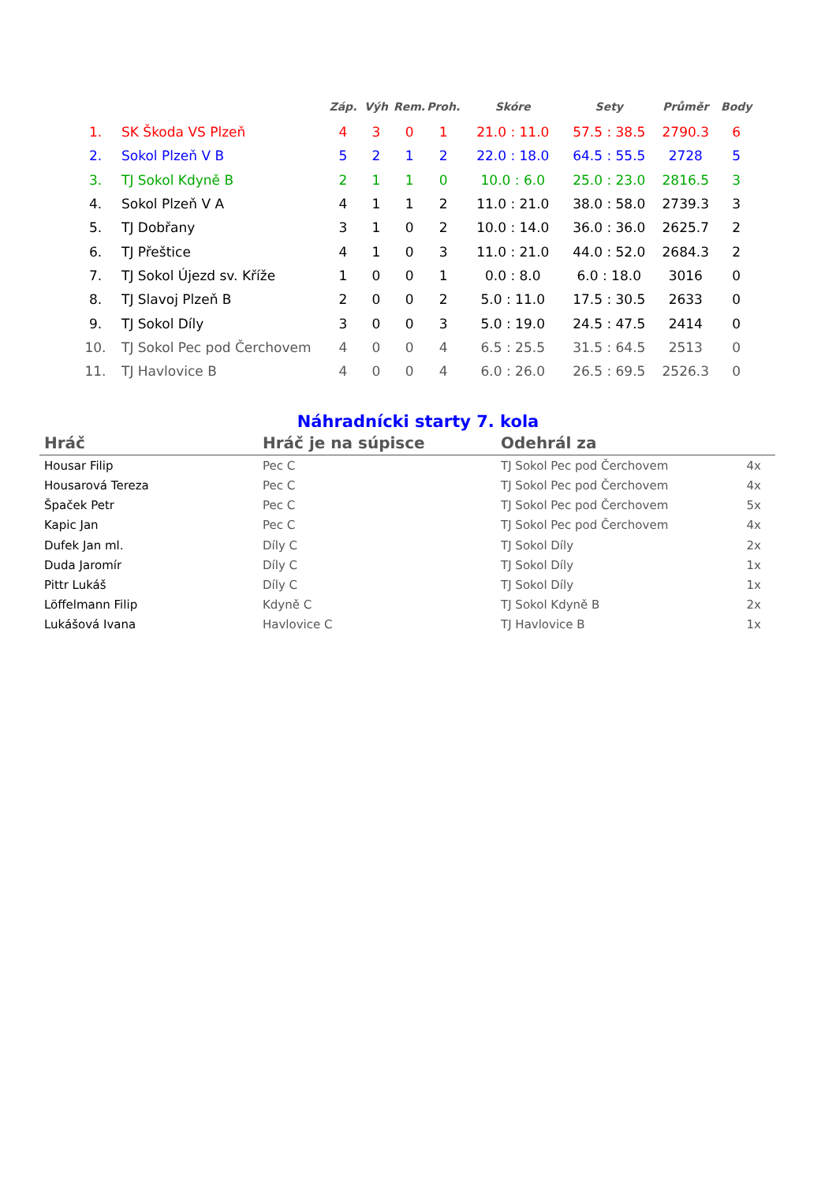| | | Záp. | Výh | Rem. | Proh. | Skóre | Sety | Průměr | Body |
| --- | --- | --- | --- | --- | --- | --- | --- | --- | --- |
| 1. | SK Škoda VS Plzeň | 4 | 3 | 0 | 1 | 21.0 : 11.0 | 57.5 : 38.5 | 2790.3 | 6 |
| 2. | Sokol Plzeň V B | 5 | 2 | 1 | 2 | 22.0 : 18.0 | 64.5 : 55.5 | 2728 | 5 |
| 3. | TJ Sokol Kdyně B | 2 | 1 | 1 | 0 | 10.0 : 6.0 | 25.0 : 23.0 | 2816.5 | 3 |
| 4. | Sokol Plzeň V A | 4 | 1 | 1 | 2 | 11.0 : 21.0 | 38.0 : 58.0 | 2739.3 | 3 |
| 5. | TJ Dobřany | 3 | 1 | 0 | 2 | 10.0 : 14.0 | 36.0 : 36.0 | 2625.7 | 2 |
| 6. | TJ Přeštice | 4 | 1 | 0 | 3 | 11.0 : 21.0 | 44.0 : 52.0 | 2684.3 | 2 |
| 7. | TJ Sokol Újezd sv. Kříže | 1 | 0 | 0 | 1 | 0.0 : 8.0 | 6.0 : 18.0 | 3016 | 0 |
| 8. | TJ Slavoj Plzeň B | 2 | 0 | 0 | 2 | 5.0 : 11.0 | 17.5 : 30.5 | 2633 | 0 |
| 9. | TJ Sokol Díly | 3 | 0 | 0 | 3 | 5.0 : 19.0 | 24.5 : 47.5 | 2414 | 0 |
| 10. | TJ Sokol Pec pod Čerchovem | 4 | 0 | 0 | 4 | 6.5 : 25.5 | 31.5 : 64.5 | 2513 | 0 |
| 11. | TJ Havlovice B | 4 | 0 | 0 | 4 | 6.0 : 26.0 | 26.5 : 69.5 | 2526.3 | 0 |
Náhradnícki starty 7. kola
| Hráč | Hráč je na súpisce | Odehrál za | |
| --- | --- | --- | --- |
| Housar Filip | Pec C | TJ Sokol Pec pod Čerchovem | 4x |
| Housarová Tereza | Pec C | TJ Sokol Pec pod Čerchovem | 4x |
| Špaček Petr | Pec C | TJ Sokol Pec pod Čerchovem | 5x |
| Kapic Jan | Pec C | TJ Sokol Pec pod Čerchovem | 4x |
| Dufek Jan ml. | Díly C | TJ Sokol Díly | 2x |
| Duda Jaromír | Díly C | TJ Sokol Díly | 1x |
| Pittr Lukáš | Díly C | TJ Sokol Díly | 1x |
| Löffelmann Filip | Kdyně C | TJ Sokol Kdyně B | 2x |
| Lukášová Ivana | Havlovice C | TJ Havlovice B | 1x |